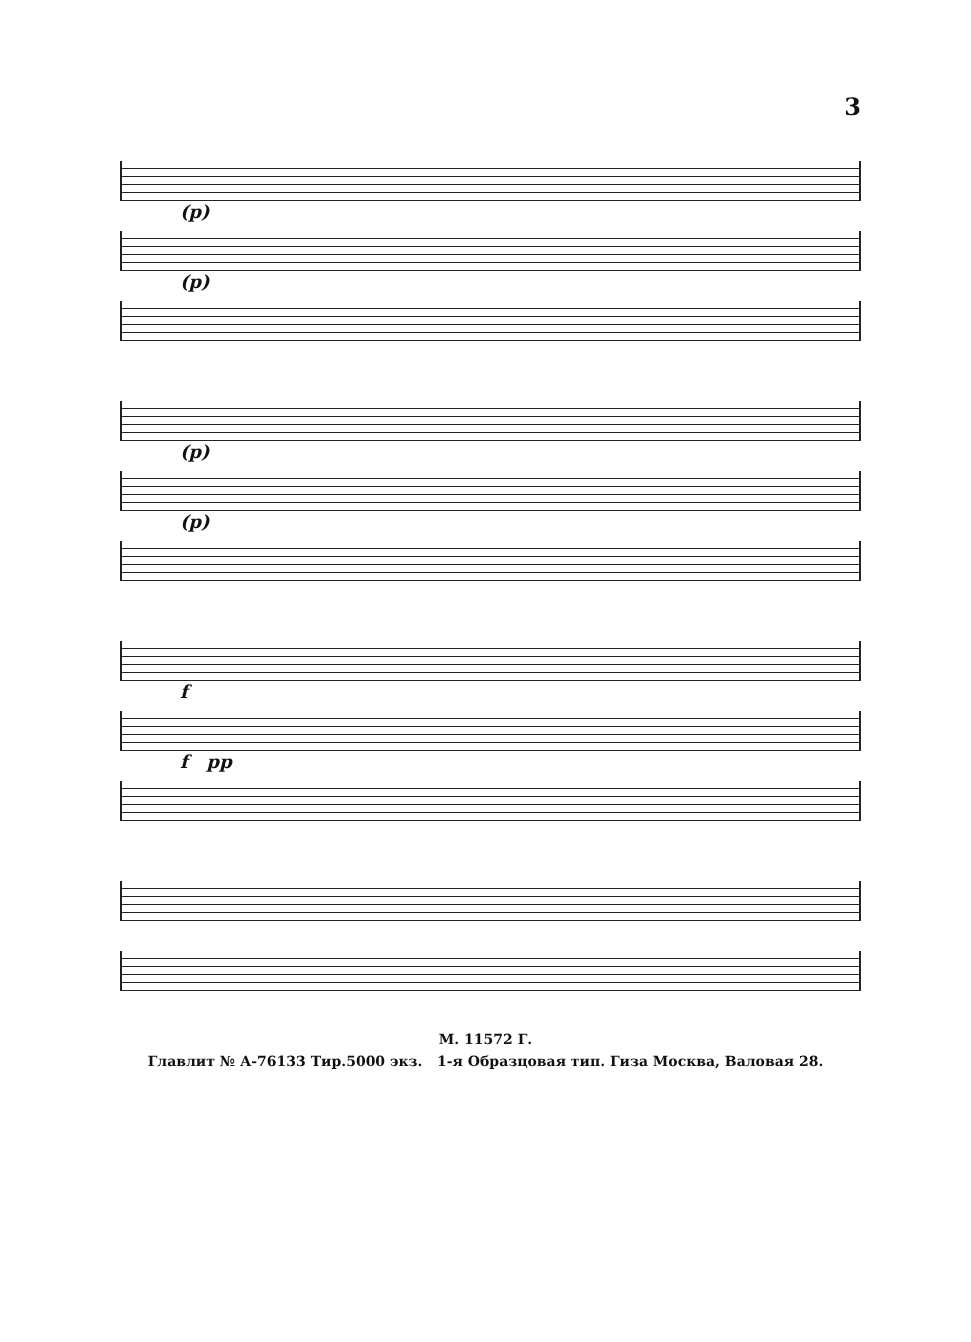3
(p)
(p)
(p)
(p)
f
f pp
М. 11572 Г.
Главлит № А-76133 Тир.5000 экз. 1-я Образцовая тип. Гиза Москва, Валовая 28.